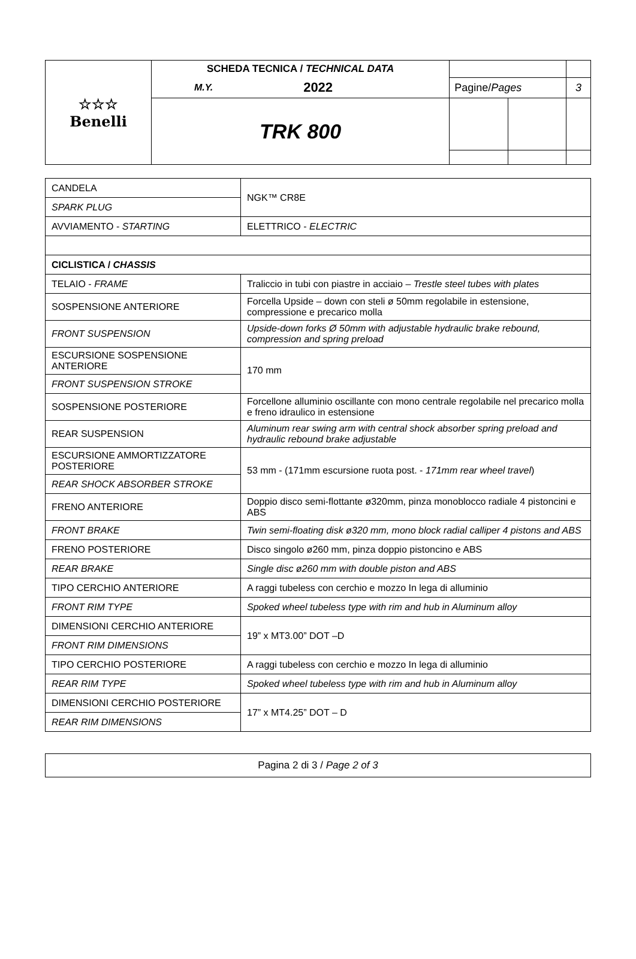| ☆☆☆ Benelli | SCHEDA TECNICA / TECHNICAL DATA | | | | | |
| | | M.Y. | 2022 | Pagine/ Pages | | 3 |
| | TRK 800 | | | | | |
| CANDELA | NGK™ CR8E |
| SPARK PLUG | |
| AVVIAMENTO - STARTING | ELETTRICO - ELECTRIC |
| CICLISTICA / CHASSIS | |
| TELAIO - FRAME | Traliccio in tubi con piastre in acciaio – Trestle steel tubes with plates |
| SOSPENSIONE ANTERIORE | Forcella Upside – down con steli ø 50mm regolabile in estensione, compressione e precarico molla |
| FRONT SUSPENSION | Upside-down forks Ø 50mm with adjustable hydraulic brake rebound, compression and spring preload |
| ESCURSIONE SOSPENSIONE ANTERIORE | 170 mm |
| FRONT SUSPENSION STROKE | |
| SOSPENSIONE POSTERIORE | Forcellone alluminio oscillante con mono centrale regolabile nel precarico molla e freno idraulico in estensione |
| REAR SUSPENSION | Aluminum rear swing arm with central shock absorber spring preload and hydraulic rebound brake adjustable |
| ESCURSIONE AMMORTIZZATORE POSTERIORE | 53 mm - (171mm escursione ruota post. - 171mm rear wheel travel ) |
| REAR SHOCK ABSORBER STROKE | |
| FRENO ANTERIORE | Doppio disco semi-flottante ø320mm, pinza monoblocco radiale 4 pistoncini e ABS |
| FRONT BRAKE | Twin semi-floating disk ø320 mm, mono block radial calliper 4 pistons and ABS |
| FRENO POSTERIORE | Disco singolo ø260 mm, pinza doppio pistoncino e ABS |
| REAR BRAKE | Single disc ø260 mm with double piston and ABS |
| TIPO CERCHIO ANTERIORE | A raggi tubeless con cerchio e mozzo In lega di alluminio |
| FRONT RIM TYPE | Spoked wheel tubeless type with rim and hub in Aluminum alloy |
| DIMENSIONI CERCHIO ANTERIORE | 19” x MT3.00” DOT –D |
| FRONT RIM DIMENSIONS | |
| TIPO CERCHIO POSTERIORE | A raggi tubeless con cerchio e mozzo In lega di alluminio |
| REAR RIM TYPE | Spoked wheel tubeless type with rim and hub in Aluminum alloy |
| DIMENSIONI CERCHIO POSTERIORE | 17” x MT4.25” DOT – D |
| REAR RIM DIMENSIONS | |
| Pagina 2 di 3 / Page 2 of 3 |